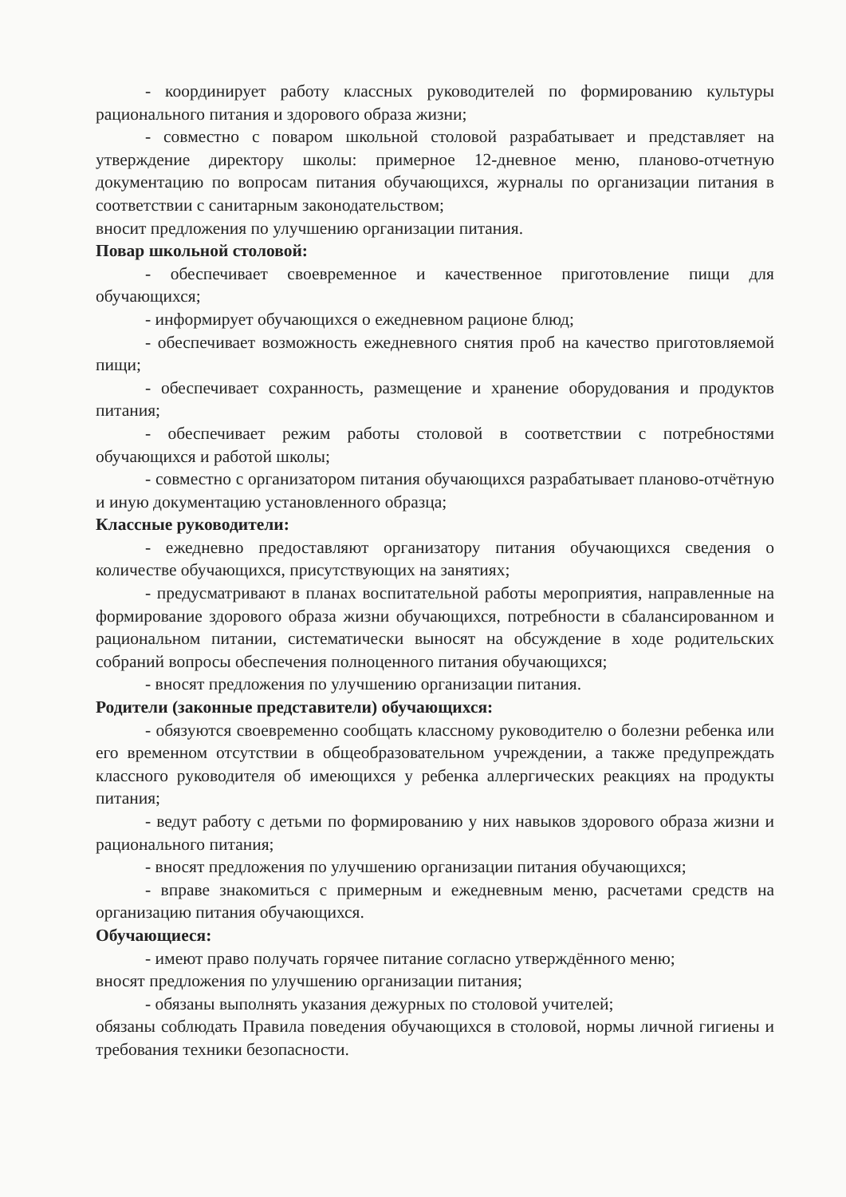- координирует работу классных руководителей по формированию культуры рационального питания и здорового образа жизни;
- совместно с поваром школьной столовой разрабатывает и представляет на утверждение директору школы: примерное 12-дневное меню, планово-отчетную документацию по вопросам питания обучающихся, журналы по организации питания в соответствии с санитарным законодательством;
вносит предложения по улучшению организации питания.
Повар школьной столовой:
- обеспечивает своевременное и качественное приготовление пищи для обучающихся;
- информирует обучающихся о ежедневном рационе блюд;
- обеспечивает возможность ежедневного снятия проб на качество приготовляемой пищи;
- обеспечивает сохранность, размещение и хранение оборудования и продуктов питания;
- обеспечивает режим работы столовой в соответствии с потребностями обучающихся и работой школы;
- совместно с организатором питания обучающихся разрабатывает планово-отчётную и иную документацию установленного образца;
Классные руководители:
- ежедневно предоставляют организатору питания обучающихся сведения о количестве обучающихся, присутствующих на занятиях;
- предусматривают в планах воспитательной работы мероприятия, направленные на формирование здорового образа жизни обучающихся, потребности в сбалансированном и рациональном питании, систематически выносят на обсуждение в ходе родительских собраний вопросы обеспечения полноценного питания обучающихся;
- вносят предложения по улучшению организации питания.
Родители (законные представители) обучающихся:
- обязуются своевременно сообщать классному руководителю о болезни ребенка или его временном отсутствии в общеобразовательном учреждении, а также предупреждать классного руководителя об имеющихся у ребенка аллергических реакциях на продукты питания;
- ведут работу с детьми по формированию у них навыков здорового образа жизни и рационального питания;
- вносят предложения по улучшению организации питания обучающихся;
- вправе знакомиться с примерным и ежедневным меню, расчетами средств на организацию питания обучающихся.
Обучающиеся:
- имеют право получать горячее питание согласно утверждённого меню;
вносят предложения по улучшению организации питания;
- обязаны выполнять указания дежурных по столовой учителей;
обязаны соблюдать Правила поведения обучающихся в столовой, нормы личной гигиены и требования техники безопасности.